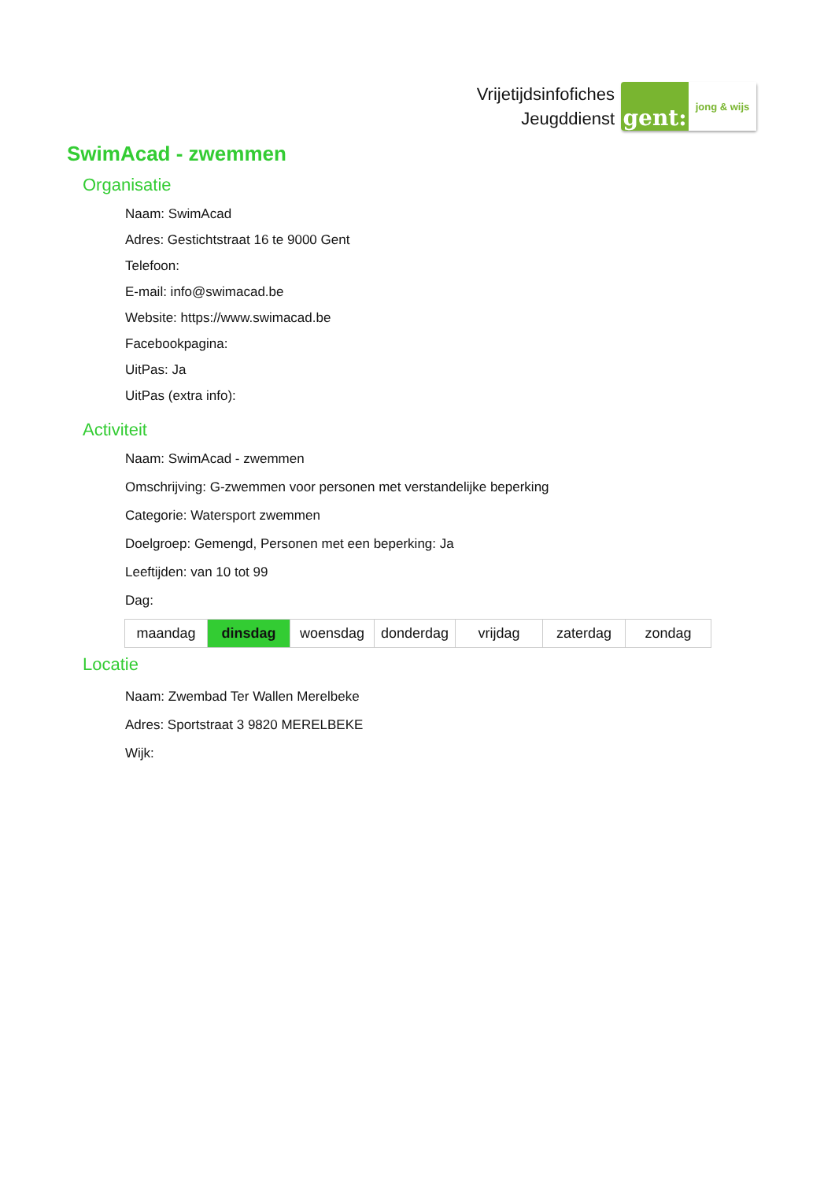Vrijetijdsinfofiches
Jeugddienst
gent:
jong & wijs
SwimAcad - zwemmen
Organisatie
Naam: SwimAcad
Adres: Gestichtstraat 16 te 9000 Gent
Telefoon:
E-mail: info@swimacad.be
Website: https://www.swimacad.be
Facebookpagina:
UitPas: Ja
UitPas (extra info):
Activiteit
Naam: SwimAcad - zwemmen
Omschrijving: G-zwemmen voor personen met verstandelijke beperking
Categorie: Watersport zwemmen
Doelgroep: Gemengd, Personen met een beperking: Ja
Leeftijden: van 10 tot 99
Dag:
| maandag | dinsdag | woensdag | donderdag | vrijdag | zaterdag | zondag |
Locatie
Naam: Zwembad Ter Wallen Merelbeke
Adres: Sportstraat 3 9820 MERELBEKE
Wijk: